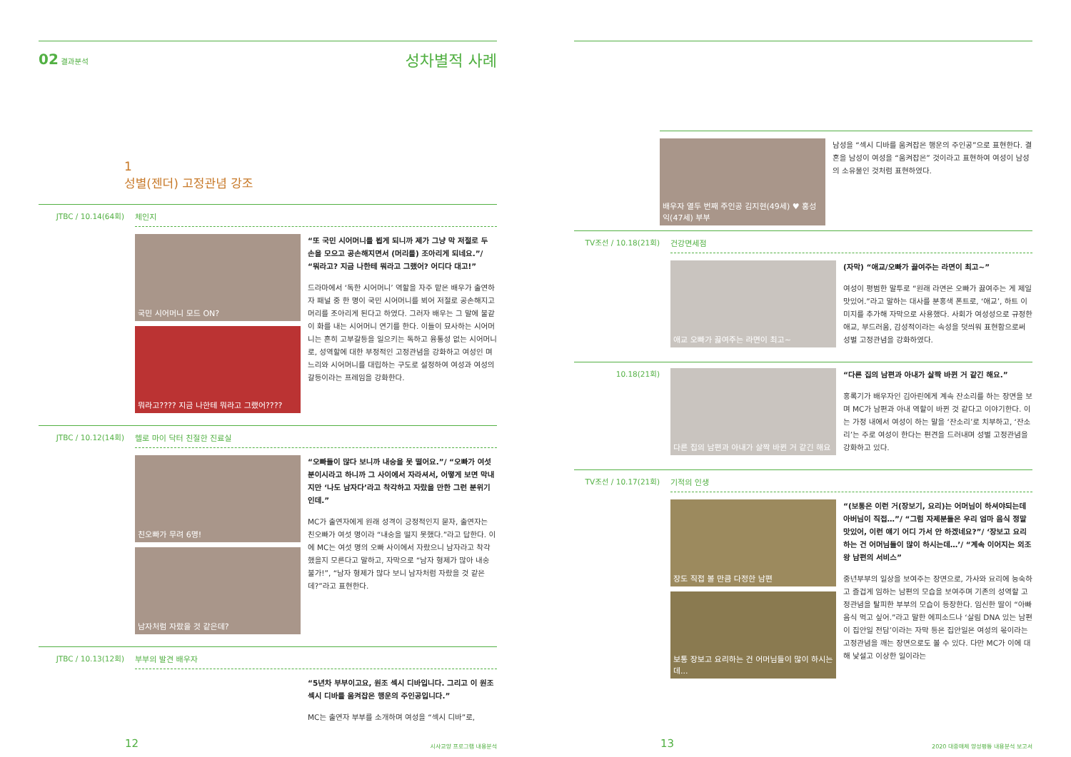02 결과분석 성차별적 사례
1
성별(젠더) 고정관념 강조
JTBC / 10.14(64회) 체인지
국민 시어머니 모드 ON?
뭐라고???? 지금 나한테 뭐라고 그랬어????
“또 국민 시어머니를 뵙게 되니까 제가 그냥 막 저절로 두 손을 모으고 공손해지면서 (머리를) 조아리게 되네요.”/ “뭐라고? 지금 나한테 뭐라고 그랬어? 어디다 대고!”
드라마에서 ‘독한 시어머니’ 역할을 자주 맡은 배우가 출연하자 패널 중 한 명이 국민 시어머니를 뵈어 저절로 공손해지고 머리를 조아리게 된다고 하였다. 그러자 배우는 그 말에 불같이 화를 내는 시어머니 연기를 한다. 이들이 묘사하는 시어머니는 흔히 고부갈등을 일으키는 독하고 융통성 없는 시어머니로, 성역할에 대한 부정적인 고정관념을 강화하고 여성인 며느리와 시어머니를 대립하는 구도로 설정하여 여성과 여성의 갈등이라는 프레임을 강화한다.
JTBC / 10.12(14회) 헬로 마이 닥터 친절한 진료실
친오빠가 무려 6명!
남자처럼 자랐을 것 같은데?
“오빠들이 많다 보니까 내숭을 못 떨어요.”/ “오빠가 여섯 분이시라고 하니까 그 사이에서 자라셔서, 어떻게 보면 막내지만 ‘나도 남자다’라고 착각하고 자랐을 만한 그런 분위기인데.”
MC가 출연자에게 원래 성격이 긍정적인지 묻자, 출연자는 친오빠가 여섯 명이라 “내숭을 떨지 못했다.”라고 답한다. 이에 MC는 여섯 명의 오빠 사이에서 자랐으니 남자라고 착각했을지 모른다고 말하고, 자막으로 “남자 형제가 많아 내숭 불가!”, “남자 형제가 많다 보니 남자처럼 자랐을 것 같은데?”라고 표현한다.
JTBC / 10.13(12회) 부부의 발견 배우자
“5년차 부부이고요, 원조 섹시 디바입니다. 그리고 이 원조 섹시 디바를 움켜잡은 행운의 주인공입니다.”
MC는 출연자 부부를 소개하며 여성을 “섹시 디바”로,
12 시사교양 프로그램 내용분석
배우자 열두 번째 주인공 김지현(49세) ♥ 홍성익(47세) 부부
남성을 “섹시 디바를 움켜잡은 행운의 주인공”으로 표현한다. 결혼을 남성이 여성을 “움켜잡은” 것이라고 표현하여 여성이 남성의 소유물인 것처럼 표현하였다.
TV조선 / 10.18(21회) 건강면세점
애교 오빠가 끓여주는 라면이 최고~
(자막) “애교/오빠가 끓여주는 라면이 최고~”
여성이 평범한 말투로 “원래 라면은 오빠가 끓여주는 게 제일 맛있어.”라고 말하는 대사를 분홍색 폰트로, ‘애교’, 하트 이미지를 추가해 자막으로 사용했다. 사회가 여성성으로 규정한 애교, 부드러움, 감성적이라는 속성을 덧씌워 표현함으로써 성별 고정관념을 강화하였다.
10.18(21회)
다른 집의 남편과 아내가 살짝 바뀐 거 같긴 해요
“다른 집의 남편과 아내가 살짝 바뀐 거 같긴 해요.”
홍록기가 배우자인 김아린에게 계속 잔소리를 하는 장면을 보며 MC가 남편과 아내 역할이 바뀐 것 같다고 이야기한다. 이는 가정 내에서 여성이 하는 말을 ‘잔소리’로 치부하고, ‘잔소리’는 주로 여성이 한다는 편견을 드러내며 성별 고정관념을 강화하고 있다.
TV조선 / 10.17(21회) 기적의 인생
장도 직접 볼 만큼 다정한 남편
보통 장보고 요리하는 건 어머님들이 많이 하시는데...
“(보통은 이런 거(장보기, 요리)는 어머님이 하셔야되는데 아버님이 직접…”/ “그럼 자제분들은 우리 엄마 음식 정말 맛있어, 이런 얘기 어디 가서 안 하겠네요?”/ ‘장보고 요리하는 건 어머님들이 많이 하시는데…’/ “계속 이어지는 외조왕 남편의 서비스”
중년부부의 일상을 보여주는 장면으로, 가사와 요리에 능숙하고 즐겁게 임하는 남편의 모습을 보여주며 기존의 성역할 고정관념을 탈피한 부부의 모습이 등장한다. 임신한 딸이 “아빠 음식 먹고 싶어.”라고 말한 에피소드나 ‘살림 DNA 있는 남편이 집안일 전담’이라는 자막 등은 집안일은 여성의 몫이라는 고정관념을 깨는 장면으로도 볼 수 있다. 다만 MC가 이에 대해 낯설고 이상한 일이라는
13 2020 대중매체 양성평등 내용분석 보고서